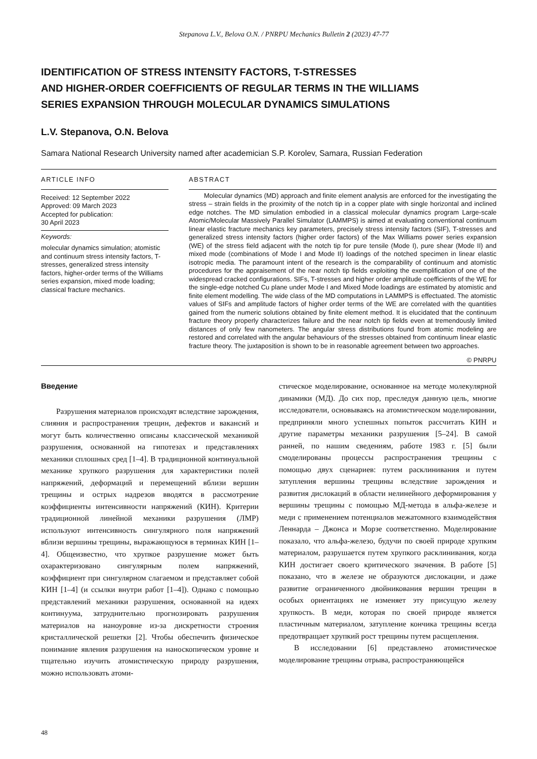Stepanova L.V., Belova O.N. / PNRPU Mechanics Bulletin 2 (2023) 47-77
IDENTIFICATION OF STRESS INTENSITY FACTORS, T-STRESSES
AND HIGHER-ORDER COEFFICIENTS OF REGULAR TERMS IN THE WILLIAMS
SERIES EXPANSION THROUGH MOLECULAR DYNAMICS SIMULATIONS
L.V. Stepanova, O.N. Belova
Samara National Research University named after academician S.P. Korolev, Samara, Russian Federation
ARTICLE INFO
Received: 12 September 2022
Approved: 09 March 2023
Accepted for publication:
30 April 2023
Keywords:
molecular dynamics simulation; atomistic and continuum stress intensity factors, T-stresses, generalized stress intensity factors, higher-order terms of the Williams series expansion, mixed mode loading; classical fracture mechanics.
ABSTRACT
Molecular dynamics (MD) approach and finite element analysis are enforced for the investigating the stress – strain fields in the proximity of the notch tip in a copper plate with single horizontal and inclined edge notches. The MD simulation embodied in a classical molecular dynamics program Large-scale Atomic/Molecular Massively Parallel Simulator (LAMMPS) is aimed at evaluating conventional continuum linear elastic fracture mechanics key parameters, precisely stress intensity factors (SIF), T-stresses and generalized stress intensity factors (higher order factors) of the Max Williams power series expansion (WE) of the stress field adjacent with the notch tip for pure tensile (Mode I), pure shear (Mode II) and mixed mode (combinations of Mode I and Mode II) loadings of the notched specimen in linear elastic isotropic media. The paramount intent of the research is the comparability of continuum and atomistic procedures for the appraisement of the near notch tip fields exploiting the exemplification of one of the widespread cracked configurations. SIFs, T-stresses and higher order amplitude coefficients of the WE for the single-edge notched Cu plane under Mode I and Mixed Mode loadings are estimated by atomistic and finite element modelling. The wide class of the MD computations in LAMMPS is effectuated. The atomistic values of SIFs and amplitude factors of higher order terms of the WE are correlated with the quantities gained from the numeric solutions obtained by finite element method. It is elucidated that the continuum fracture theory properly characterizes failure and the near notch tip fields even at tremendously limited distances of only few nanometers. The angular stress distributions found from atomic modeling are restored and correlated with the angular behaviours of the stresses obtained from continuum linear elastic fracture theory. The juxtaposition is shown to be in reasonable agreement between two approaches.
© PNRPU
Введение
Разрушения материалов происходят вследствие зарождения, слияния и распространения трещин, дефектов и вакансий и могут быть количественно описаны классической механикой разрушения, основанной на гипотезах и представлениях механики сплошных сред [1–4]. В традиционной континуальной механике хрупкого разрушения для характеристики полей напряжений, деформаций и перемещений вблизи вершин трещины и острых надрезов вводятся в рассмотрение коэффициенты интенсивности напряжений (КИН). Критерии традиционной линейной механики разрушения (ЛМР) используют интенсивность сингулярного поля напряжений вблизи вершины трещины, выражающуюся в терминах КИН [1–4]. Общеизвестно, что хрупкое разрушение может быть охарактеризовано сингулярным полем напряжений, коэффициент при сингулярном слагаемом и представляет собой КИН [1–4] (и ссылки внутри работ [1–4]). Однако с помощью представлений механики разрушения, основанной на идеях континуума, затруднительно прогнозировать разрушения материалов на наноуровне из-за дискретности строения кристаллической решетки [2]. Чтобы обеспечить физическое понимание явления разрушения на наноскопическом уровне и тщательно изучить атомистическую природу разрушения, можно использовать атоми-
стическое моделирование, основанное на методе молекулярной динамики (МД). До сих пор, преследуя данную цель, многие исследователи, основываясь на атомистическом моделировании, предприняли много успешных попыток рассчитать КИН и другие параметры механики разрушения [5–24]. В самой ранней, по нашим сведениям, работе 1983 г. [5] были смоделированы процессы распространения трещины с помощью двух сценариев: путем расклинивания и путем затупления вершины трещины вследствие зарождения и развития дислокаций в области нелинейного деформирования у вершины трещины с помощью МД-метода в альфа-железе и меди с применением потенциалов межатомного взаимодействия Леннарда – Джонса и Морзе соответственно. Моделирование показало, что альфа-железо, будучи по своей природе хрупким материалом, разрушается путем хрупкого расклинивания, когда КИН достигает своего критического значения. В работе [5] показано, что в железе не образуются дислокации, и даже развитие ограниченного двойникования вершин трещин в особых ориентациях не изменяет эту присущую железу хрупкость. В меди, которая по своей природе является пластичным материалом, затупление кончика трещины всегда предотвращает хрупкий рост трещины путем расщепления.
В исследовании [6] представлено атомистическое моделирование трещины отрыва, распространяющейся
48